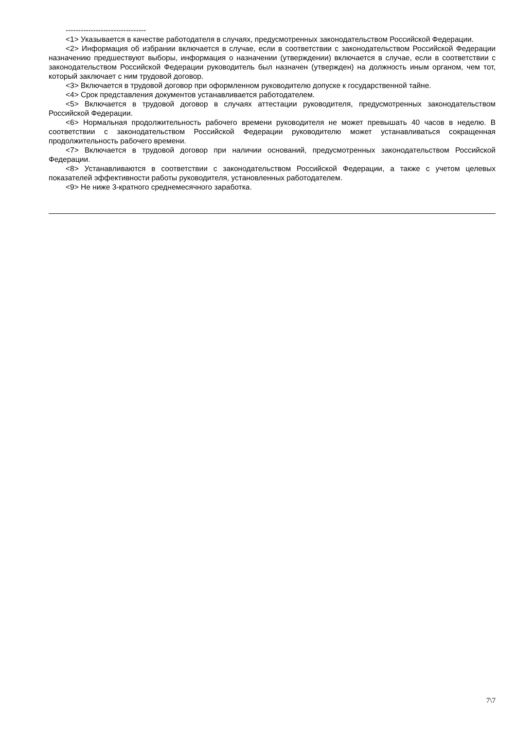--------------------------------
<1> Указывается в качестве работодателя в случаях, предусмотренных законодательством Российской Федерации.
<2> Информация об избрании включается в случае, если в соответствии с законодательством Российской Федерации назначению предшествуют выборы, информация о назначении (утверждении) включается в случае, если в соответствии с законодательством Российской Федерации руководитель был назначен (утвержден) на должность иным органом, чем тот, который заключает с ним трудовой договор.
<3> Включается в трудовой договор при оформленном руководителю допуске к государственной тайне.
<4> Срок представления документов устанавливается работодателем.
<5> Включается в трудовой договор в случаях аттестации руководителя, предусмотренных законодательством Российской Федерации.
<6> Нормальная продолжительность рабочего времени руководителя не может превышать 40 часов в неделю. В соответствии с законодательством Российской Федерации руководителю может устанавливаться сокращенная продолжительность рабочего времени.
<7> Включается в трудовой договор при наличии оснований, предусмотренных законодательством Российской Федерации.
<8> Устанавливаются в соответствии с законодательством Российской Федерации, а также с учетом целевых показателей эффективности работы руководителя, установленных работодателем.
<9> Не ниже 3-кратного среднемесячного заработка.
7\7